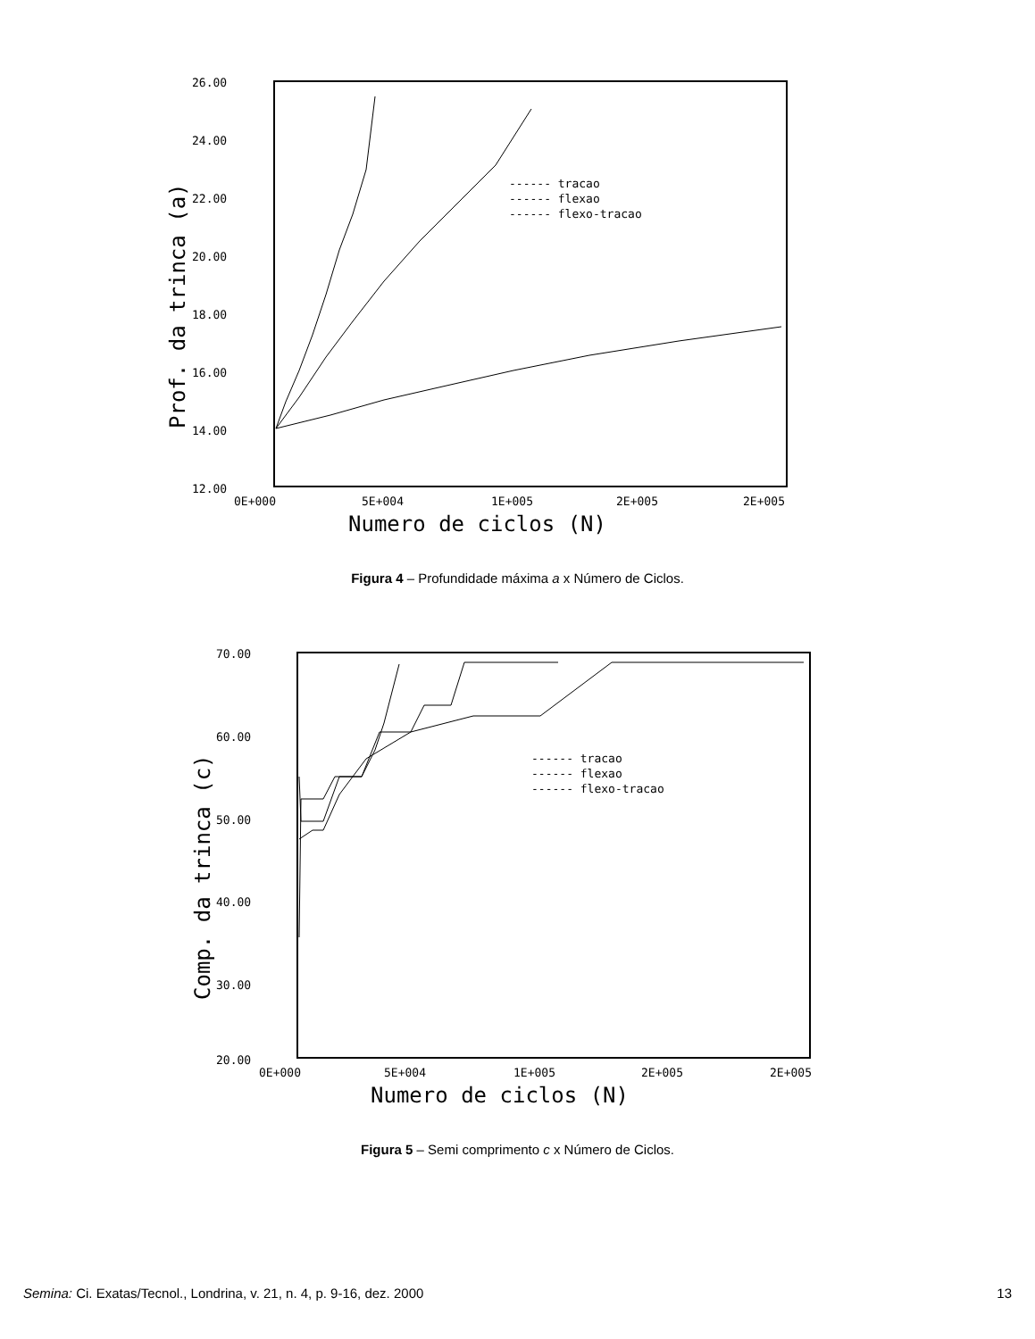26.00
24.00
22.00
20.00
18.00
16.00
14.00
12.00
0E+000
5E+004
1E+005
2E+005
2E+005
Numero de ciclos (N)
Prof. da trinca (a)
------ tracao
------ flexao
------ flexo-tracao
Figura 4 – Profundidade máxima a x Número de Ciclos.
70.00
60.00
50.00
40.00
30.00
20.00
0E+000
5E+004
1E+005
2E+005
2E+005
Numero de ciclos (N)
Comp. da trinca (c)
------ tracao
------ flexao
------ flexo-tracao
Figura 5 – Semi comprimento c x Número de Ciclos.
Semina: Ci. Exatas/Tecnol., Londrina, v. 21, n. 4, p. 9-16, dez. 2000 13